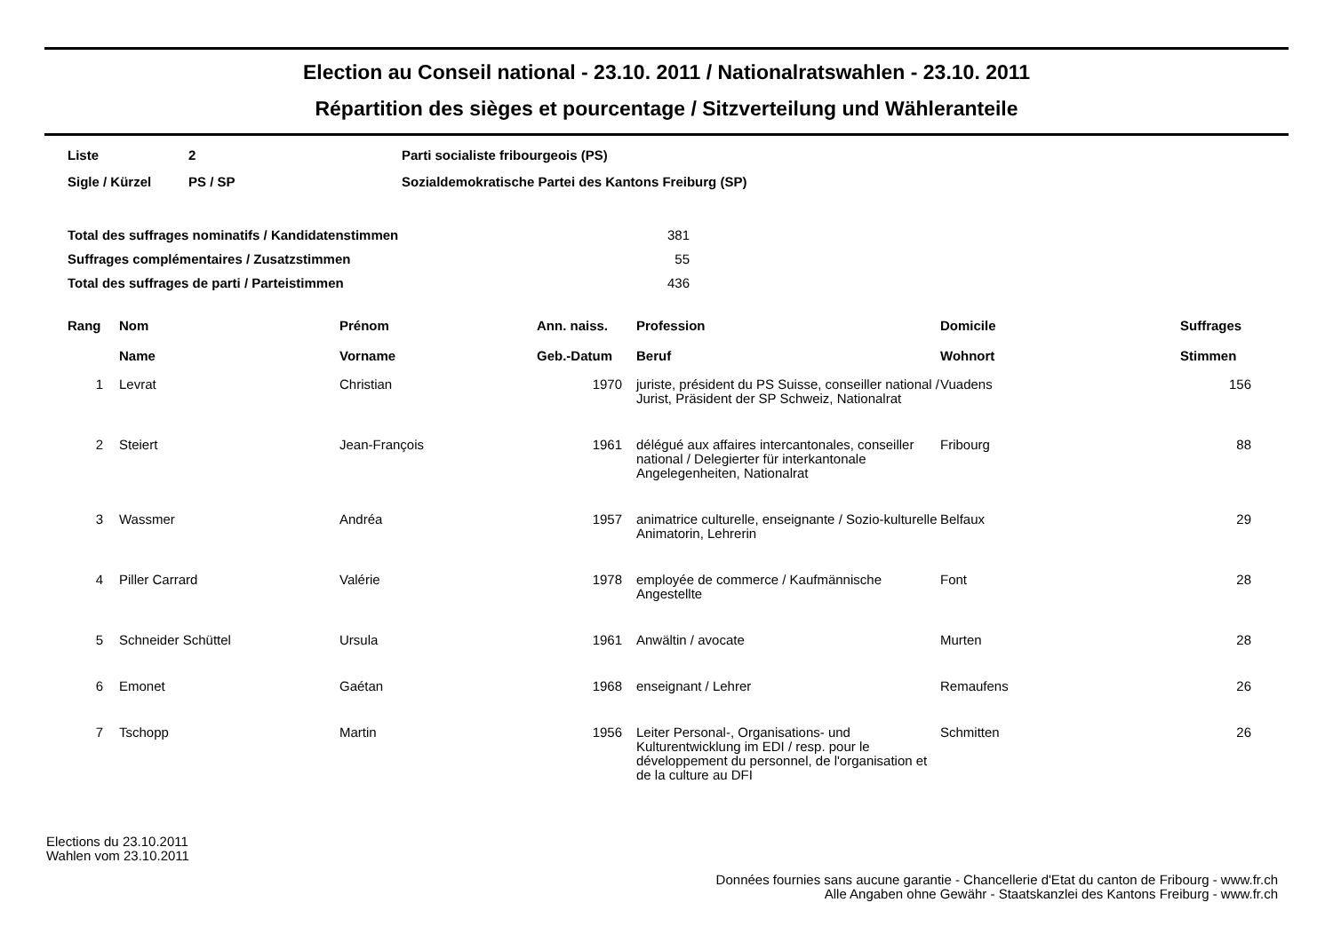Election au Conseil national - 23.10. 2011 / Nationalratswahlen - 23.10. 2011
Répartition des sièges et pourcentage / Sitzverteilung und Wähleranteile
| Liste | 2 | Parti socialiste fribourgeois (PS) |
| Sigle / Kürzel | PS / SP | Sozialdemokratische Partei des Kantons Freiburg (SP) |
| Total des suffrages nominatifs / Kandidatenstimmen | 381 |
| Suffrages complémentaires / Zusatzstimmen | 55 |
| Total des suffrages de parti / Parteistimmen | 436 |
| Rang | Nom Name | Prénom Vorname | Ann. naiss. Geb.-Datum | Profession Beruf | Domicile Wohnort | Suffrages Stimmen |
| --- | --- | --- | --- | --- | --- | --- |
| 1 | Levrat | Christian | 1970 | juriste, président du PS Suisse, conseiller national / Jurist, Präsident der SP Schweiz, Nationalrat | Vuadens | 156 |
| 2 | Steiert | Jean-François | 1961 | délégué aux affaires intercantonales, conseiller national / Delegierter für interkantonale Angelegenheiten, Nationalrat | Fribourg | 88 |
| 3 | Wassmer | Andréa | 1957 | animatrice culturelle, enseignante / Sozio-kulturelle Animatorin, Lehrerin | Belfaux | 29 |
| 4 | Piller Carrard | Valérie | 1978 | employée de commerce / Kaufmännische Angestellte | Font | 28 |
| 5 | Schneider Schüttel | Ursula | 1961 | Anwältin / avocate | Murten | 28 |
| 6 | Emonet | Gaétan | 1968 | enseignant / Lehrer | Remaufens | 26 |
| 7 | Tschopp | Martin | 1956 | Leiter Personal-, Organisations- und Kulturentwicklung im EDI / resp. pour le développement du personnel, de l'organisation et de la culture au DFI | Schmitten | 26 |
Elections du 23.10.2011
Wahlen vom 23.10.2011
Données fournies sans aucune garantie - Chancellerie d'Etat du canton de Fribourg - www.fr.ch
Alle Angaben ohne Gewähr - Staatskanzlei des Kantons Freiburg - www.fr.ch